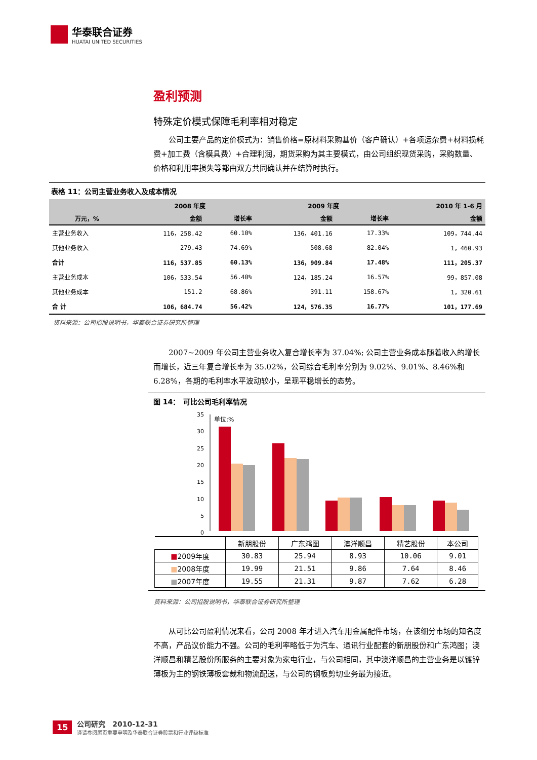华泰联合证券
HUATAI UNITED SECURITIES
盈利预测
特殊定价模式保障毛利率相对稳定
公司主要产品的定价模式为：销售价格=原材料采购基价（客户确认）+各项运杂费+材料损耗费+加工费（含模具费）+合理利润，期货采购为其主要模式，由公司组织现货采购，采购数量、价格和利用率损失等都由双方共同确认并在结算时执行。
表格 11：公司主营业务收入及成本情况
| | 2008 年度 | | 2009 年度 | | 2010 年 1-6 月 |
| --- | --- | --- | --- | --- | --- |
| 万元，% | 金额 | 增长率 | 金额 | 增长率 | 金额 |
| 主营业务收入 | 116，258.42 | 60.10% | 136，401.16 | 17.33% | 109，744.44 |
| 其他业务收入 | 279.43 | 74.69% | 508.68 | 82.04% | 1，460.93 |
| 合计 | 116，537.85 | 60.13% | 136，909.84 | 17.48% | 111，205.37 |
| 主营业务成本 | 106，533.54 | 56.40% | 124，185.24 | 16.57% | 99，857.08 |
| 其他业务成本 | 151.2 | 68.86% | 391.11 | 158.67% | 1，320.61 |
| 合 计 | 106，684.74 | 56.42% | 124，576.35 | 16.77% | 101，177.69 |
资料来源：公司招股说明书，华泰联合证券研究所整理
2007~2009 年公司主营业务收入复合增长率为 37.04%; 公司主营业务成本随着收入的增长而增长，近三年复合增长率为 35.02%，公司综合毛利率分别为 9.02%、9.01%、8.46%和 6.28%，各期的毛利率水平波动较小，呈现平稳增长的态势。
图 14：　可比公司毛利率情况
35
30
25
20
15
10
5
0
单位:%
| | 新朋股份 | 广东鸿图 | 澳洋顺昌 | 精艺股份 | 本公司 |
| ■ 2009年度 | 30.83 | 25.94 | 8.93 | 10.06 | 9.01 |
| ■ 2008年度 | 19.99 | 21.51 | 9.86 | 7.64 | 8.46 |
| ■ 2007年度 | 19.55 | 21.31 | 9.87 | 7.62 | 6.28 |
资料来源：公司招股说明书，华泰联合证券研究所整理
从可比公司盈利情况来看，公司 2008 年才进入汽车用金属配件市场，在该细分市场的知名度不高，产品议价能力不强。公司的毛利率略低于为汽车、通讯行业配套的新朋股份和广东鸿图；澳洋顺昌和精艺股份所服务的主要对象为家电行业，与公司相同，其中澳洋顺昌的主营业务是以镀锌薄板为主的钢铁薄板套裁和物流配送，与公司的钢板剪切业务最为接近。
15
公司研究　2010-12-31
谨请参阅尾页重要申明及华泰联合证券股票和行业评级标准